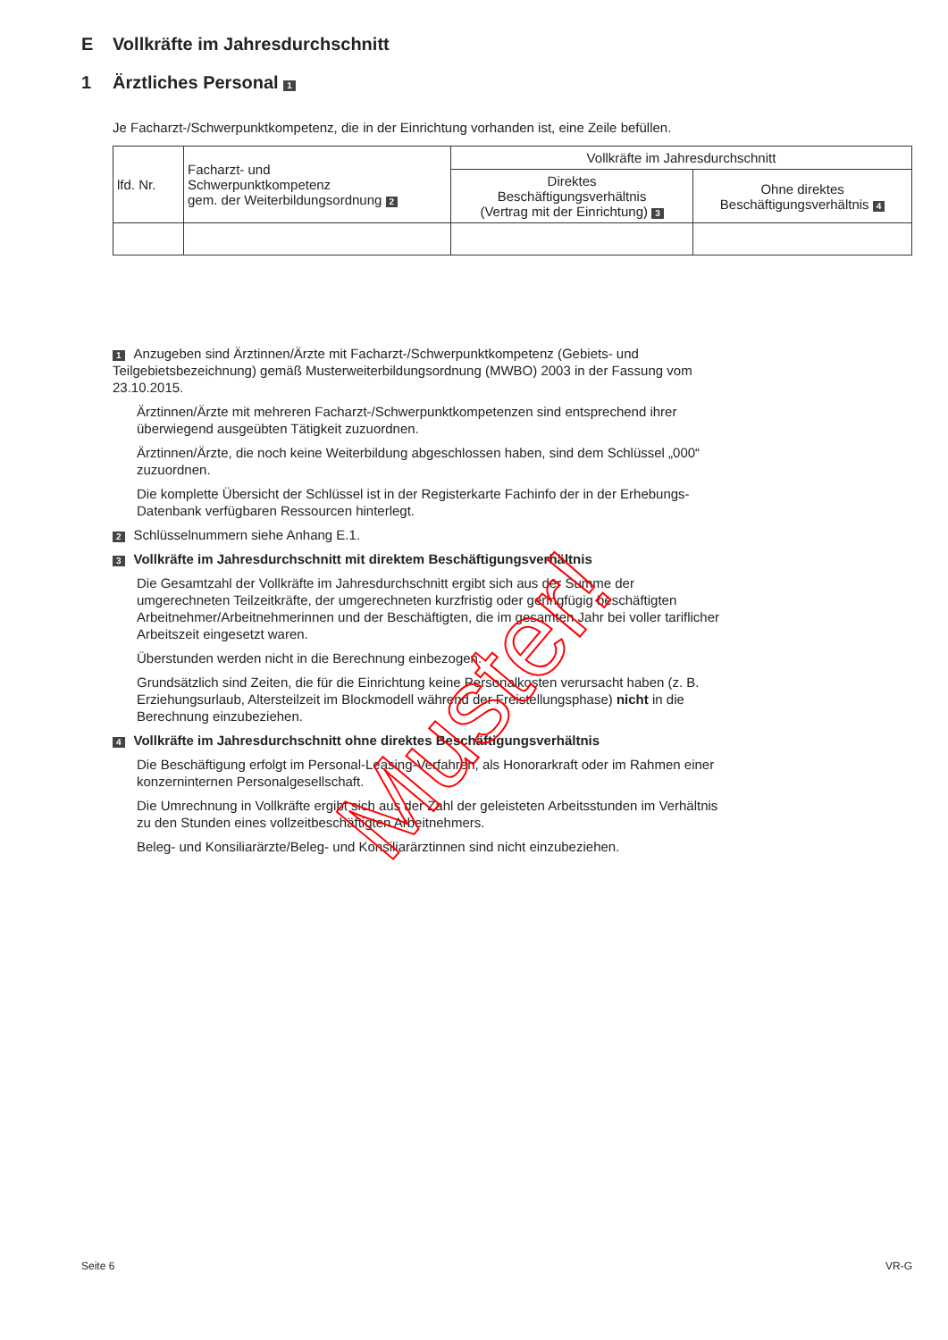E Vollkräfte im Jahresdurchschnitt
1 Ärztliches Personal 1
Je Facharzt-/Schwerpunktkompetenz, die in der Einrichtung vorhanden ist, eine Zeile befüllen.
| lfd. Nr. | Facharzt- und Schwerpunktkompetenz gem. der Weiterbildungsordnung 2 | Vollkräfte im Jahresdurchschnitt | |
| --- | --- | --- | --- |
| | | Direktes Beschäftigungsverhältnis (Vertrag mit der Einrichtung) 3 | Ohne direktes Beschäftigungsverhältnis 4 |
1 Anzugeben sind Ärztinnen/Ärzte mit Facharzt-/Schwerpunktkompetenz (Gebiets- und Teilgebietsbezeichnung) gemäß Musterweiterbildungsordnung (MWBO) 2003 in der Fassung vom 23.10.2015.
Ärztinnen/Ärzte mit mehreren Facharzt-/Schwerpunktkompetenzen sind entsprechend ihrer überwiegend ausgeübten Tätigkeit zuzuordnen.
Ärztinnen/Ärzte, die noch keine Weiterbildung abgeschlossen haben, sind dem Schlüssel „000“ zuzuordnen.
Die komplette Übersicht der Schlüssel ist in der Registerkarte Fachinfo der in der Erhebungs-Datenbank verfügbaren Ressourcen hinterlegt.
2 Schlüsselnummern siehe Anhang E.1.
3 Vollkräfte im Jahresdurchschnitt mit direktem Beschäftigungsverhältnis
Die Gesamtzahl der Vollkräfte im Jahresdurchschnitt ergibt sich aus der Summe der umgerechneten Teilzeitkräfte, der umgerechneten kurzfristig oder geringfügig beschäftigten Arbeitnehmer/Arbeitnehmerinnen und der Beschäftigten, die im gesamten Jahr bei voller tariflicher Arbeitszeit eingesetzt waren.
Überstunden werden nicht in die Berechnung einbezogen.
Grundsätzlich sind Zeiten, die für die Einrichtung keine Personalkosten verursacht haben (z. B. Erziehungsurlaub, Altersteilzeit im Blockmodell während der Freistellungsphase) nicht in die Berechnung einzubeziehen.
4 Vollkräfte im Jahresdurchschnitt ohne direktes Beschäftigungsverhältnis
Die Beschäftigung erfolgt im Personal-Leasing-Verfahren, als Honorarkraft oder im Rahmen einer konzerninternen Personalgesellschaft.
Die Umrechnung in Vollkräfte ergibt sich aus der Zahl der geleisteten Arbeitsstunden im Verhältnis zu den Stunden eines vollzeitbeschäftigten Arbeitnehmers.
Beleg- und Konsiliarärzte/Beleg- und Konsiliarärztinnen sind nicht einzubeziehen.
Muster!
Seite 6 VR-G